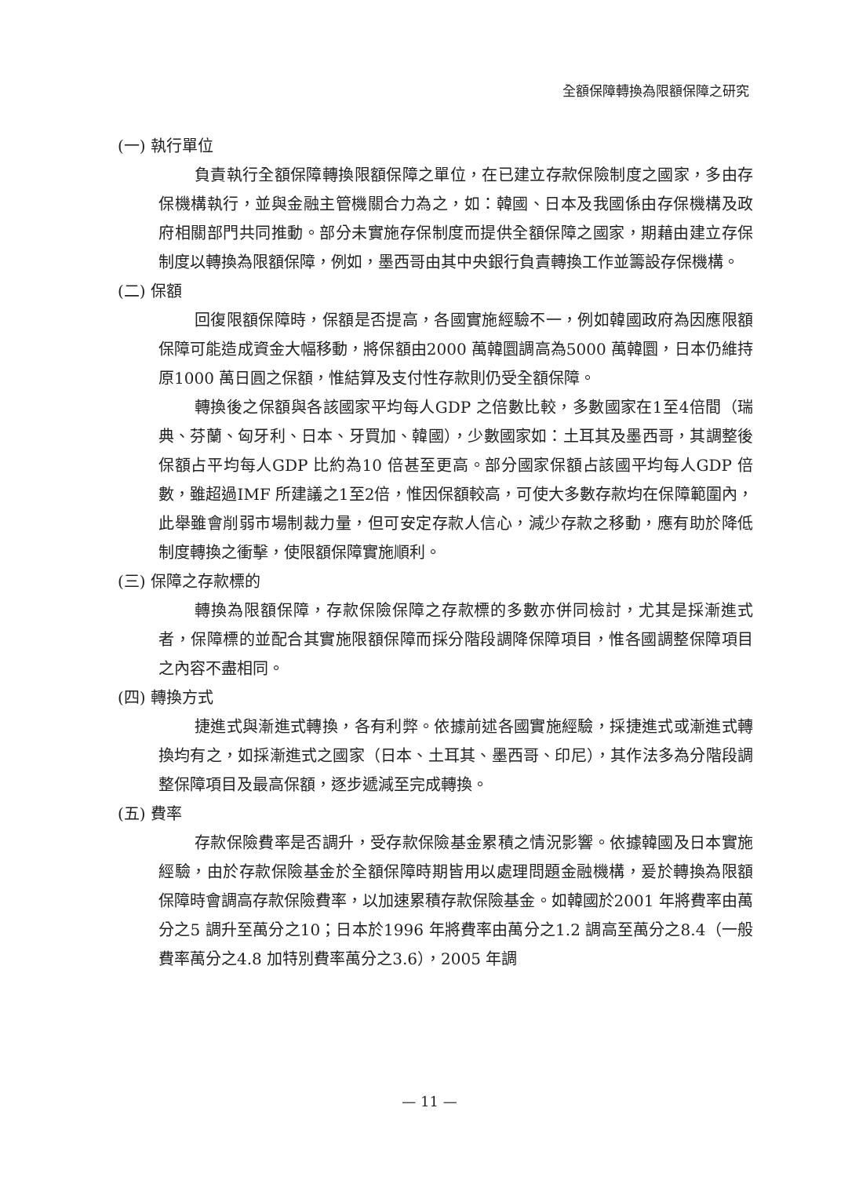全額保障轉換為限額保障之研究
(一) 執行單位
負責執行全額保障轉換限額保障之單位，在已建立存款保險制度之國家，多由存保機構執行，並與金融主管機關合力為之，如：韓國、日本及我國係由存保機構及政府相關部門共同推動。部分未實施存保制度而提供全額保障之國家，期藉由建立存保制度以轉換為限額保障，例如，墨西哥由其中央銀行負責轉換工作並籌設存保機構。
(二) 保額
回復限額保障時，保額是否提高，各國實施經驗不一，例如韓國政府為因應限額保障可能造成資金大幅移動，將保額由2000 萬韓圜調高為5000 萬韓圜，日本仍維持原1000 萬日圓之保額，惟結算及支付性存款則仍受全額保障。
轉換後之保額與各該國家平均每人GDP 之倍數比較，多數國家在1至4倍間（瑞典、芬蘭、匈牙利、日本、牙買加、韓國），少數國家如：土耳其及墨西哥，其調整後保額占平均每人GDP 比約為10 倍甚至更高。部分國家保額占該國平均每人GDP 倍數，雖超過IMF 所建議之1至2倍，惟因保額較高，可使大多數存款均在保障範圍內，此舉雖會削弱市場制裁力量，但可安定存款人信心，減少存款之移動，應有助於降低制度轉換之衝擊，使限額保障實施順利。
(三) 保障之存款標的
轉換為限額保障，存款保險保障之存款標的多數亦併同檢討，尤其是採漸進式者，保障標的並配合其實施限額保障而採分階段調降保障項目，惟各國調整保障項目之內容不盡相同。
(四) 轉換方式
捷進式與漸進式轉換，各有利弊。依據前述各國實施經驗，採捷進式或漸進式轉換均有之，如採漸進式之國家（日本、土耳其、墨西哥、印尼），其作法多為分階段調整保障項目及最高保額，逐步遞減至完成轉換。
(五) 費率
存款保險費率是否調升，受存款保險基金累積之情況影響。依據韓國及日本實施經驗，由於存款保險基金於全額保障時期皆用以處理問題金融機構，爰於轉換為限額保障時會調高存款保險費率，以加速累積存款保險基金。如韓國於2001 年將費率由萬分之5 調升至萬分之10；日本於1996 年將費率由萬分之1.2 調高至萬分之8.4（一般費率萬分之4.8 加特別費率萬分之3.6），2005 年調
— 11 —